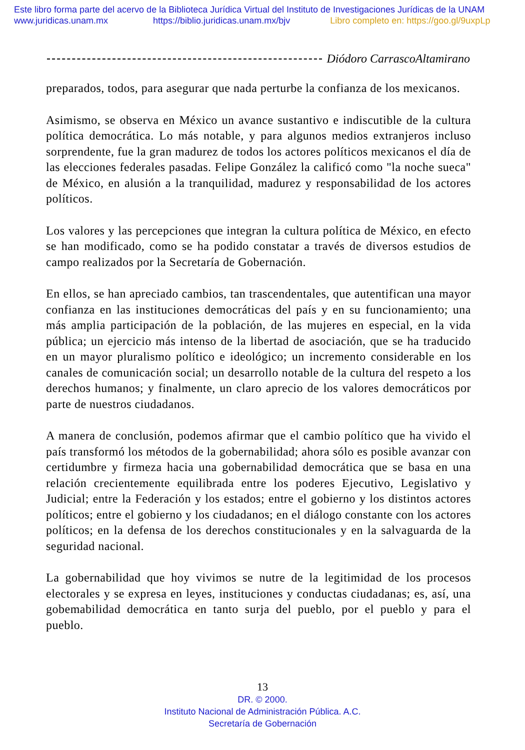Este libro forma parte del acervo de la Biblioteca Jurídica Virtual del Instituto de Investigaciones Jurídicas de la UNAM
www.juridicas.unam.mx https://biblio.juridicas.unam.mx/bjv Libro completo en: https://goo.gl/9uxpLp
Diódoro CarrascoAltamirano
preparados, todos, para asegurar que nada perturbe la confianza de los mexicanos.
Asimismo, se observa en México un avance sustantivo e indiscutible de la cultura política democrática. Lo más notable, y para algunos medios extranjeros incluso sorprendente, fue la gran madurez de todos los actores políticos mexicanos el día de las elecciones federales pasadas. Felipe González la calificó como "la noche sueca" de México, en alusión a la tranquilidad, madurez y responsabilidad de los actores políticos.
Los valores y las percepciones que integran la cultura política de México, en efecto se han modificado, como se ha podido constatar a través de diversos estudios de campo realizados por la Secretaría de Gobernación.
En ellos, se han apreciado cambios, tan trascendentales, que autentifican una mayor confianza en las instituciones democráticas del país y en su funcionamiento; una más amplia participación de la población, de las mujeres en especial, en la vida pública; un ejercicio más intenso de la libertad de asociación, que se ha traducido en un mayor pluralismo político e ideológico; un incremento considerable en los canales de comunicación social; un desarrollo notable de la cultura del respeto a los derechos humanos; y finalmente, un claro aprecio de los valores democráticos por parte de nuestros ciudadanos.
A manera de conclusión, podemos afirmar que el cambio político que ha vivido el país transformó los métodos de la gobernabilidad; ahora sólo es posible avanzar con certidumbre y firmeza hacia una gobernabilidad democrática que se basa en una relación crecientemente equilibrada entre los poderes Ejecutivo, Legislativo y Judicial; entre la Federación y los estados; entre el gobierno y los distintos actores políticos; entre el gobierno y los ciudadanos; en el diálogo constante con los actores políticos; en la defensa de los derechos constitucionales y en la salvaguarda de la seguridad nacional.
La gobernabilidad que hoy vivimos se nutre de la legitimidad de los procesos electorales y se expresa en leyes, instituciones y conductas ciudadanas; es, así, una gobemabilidad democrática en tanto surja del pueblo, por el pueblo y para el pueblo.
13
DR. © 2000.
Instituto Nacional de Administración Pública. A.C.
Secretaría de Gobernación